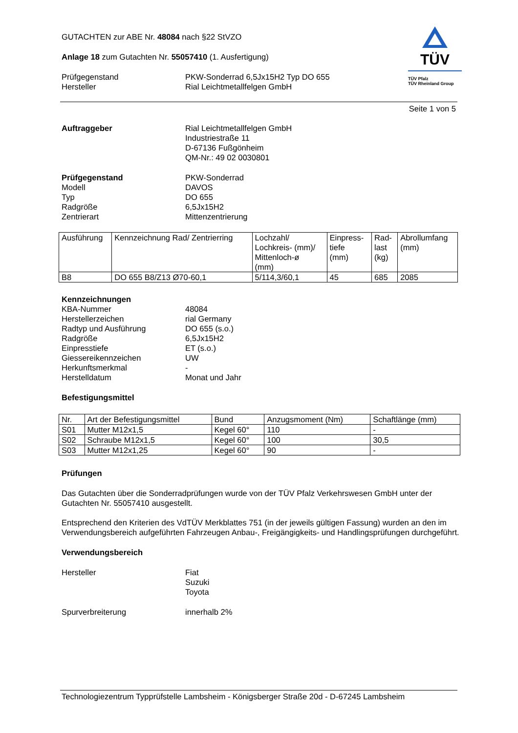TÜV
TÜV Pfalz
TÜV Rheinland Group
GUTACHTEN zur ABE Nr. 48084 nach §22 StVZO
Anlage 18 zum Gutachten Nr. 55057410 (1. Ausfertigung)
Prüfgegenstand
Hersteller
PKW-Sonderrad 6,5Jx15H2 Typ DO 655
Rial Leichtmetallfelgen GmbH
Seite 1 von 5
Auftraggeber Rial Leichtmetallfelgen GmbH
Industriestraße 11
D-67136 Fußgönheim
QM-Nr.: 49 02 0030801
Prüfgegenstand
Modell
Typ
Radgröße
Zentrierart
PKW-Sonderrad
DAVOS
DO 655
6,5Jx15H2
Mittenzentrierung
| Ausführung | Kennzeichnung Rad/ Zentrierring | Lochzahl/ Lochkreis- (mm)/ Mittenloch-ø (mm) | Einpress- tiefe (mm) | Rad- last (kg) | Abrollumfang (mm) |
| --- | --- | --- | --- | --- | --- |
| B8 | DO 655 B8/Z13 Ø70-60,1 | 5/114,3/60,1 | 45 | 685 | 2085 |
Kennzeichnungen
KBA-Nummer
Herstellerzeichen
Radtyp und Ausführung
Radgröße
Einpresstiefe
Giessereikennzeichen
Herkunftsmerkmal
Herstelldatum
48084
rial Germany
DO 655 (s.o.)
6,5Jx15H2
ET (s.o.)
UW
-
Monat und Jahr
Befestigungsmittel
| Nr. | Art der Befestigungsmittel | Bund | Anzugsmoment (Nm) | Schaftlänge (mm) |
| --- | --- | --- | --- | --- |
| S01 | Mutter M12x1,5 | Kegel 60° | 110 | - |
| S02 | Schraube M12x1,5 | Kegel 60° | 100 | 30,5 |
| S03 | Mutter M12x1,25 | Kegel 60° | 90 | - |
Prüfungen
Das Gutachten über die Sonderradprüfungen wurde von der TÜV Pfalz Verkehrswesen GmbH unter der Gutachten Nr. 55057410 ausgestellt.
Entsprechend den Kriterien des VdTÜV Merkblattes 751 (in der jeweils gültigen Fassung) wurden an den im Verwendungsbereich aufgeführten Fahrzeugen Anbau-, Freigängigkeits- und Handlingsprüfungen durchgeführt.
Verwendungsbereich
Hersteller Fiat
Suzuki
Toyota
Spurverbreiterung innerhalb 2%
Technologiezentrum Typprüfstelle Lambsheim - Königsberger Straße 20d - D-67245 Lambsheim